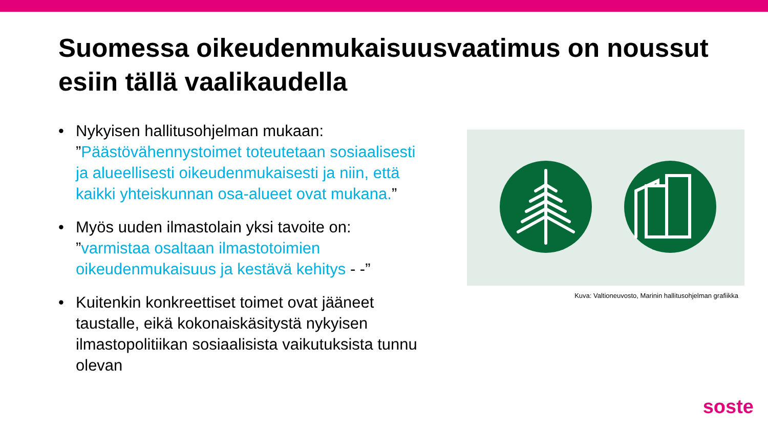Suomessa oikeudenmukaisuusvaatimus on noussut esiin tällä vaalikaudella
• Nykyisen hallitusohjelman mukaan: ”Päästövähennystoimet toteutetaan sosiaalisesti ja alueellisesti oikeudenmukaisesti ja niin, että kaikki yhteiskunnan osa-alueet ovat mukana.”
• Myös uuden ilmastolain yksi tavoite on: ”varmistaa osaltaan ilmastotoimien oikeudenmukaisuus ja kestävä kehitys - -”
• Kuitenkin konkreettiset toimet ovat jääneet taustalle, eikä kokonaiskäsitystä nykyisen ilmastopolitiikan sosiaalisista vaikutuksista tunnu olevan
Kuva: Valtioneuvosto, Marinin hallitusohjelman grafiikka
soste